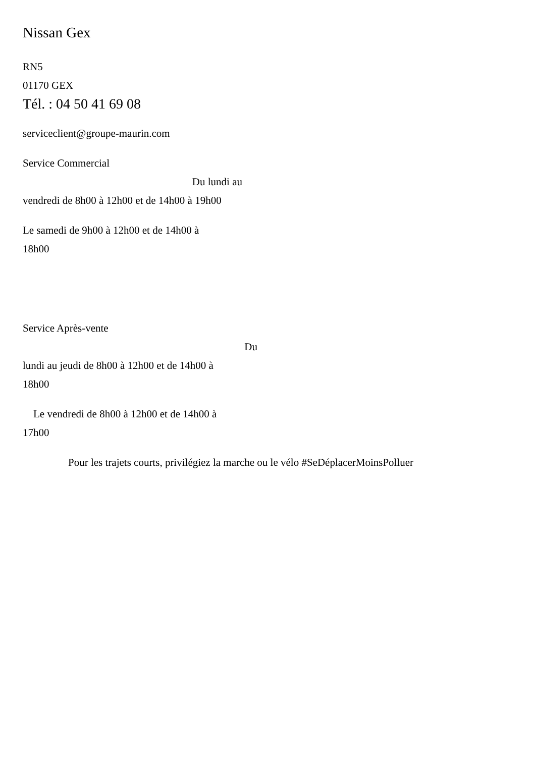Nissan Gex
RN5
01170 GEX
Tél. : 04 50 41 69 08
serviceclient@groupe-maurin.com
Service Commercial
Du lundi au
vendredi de 8h00 à 12h00 et de 14h00 à 19h00
Le samedi de 9h00 à 12h00 et de 14h00 à
18h00
Service Après-vente
Du
lundi au jeudi de 8h00 à 12h00 et de 14h00 à
18h00
Le vendredi de 8h00 à 12h00 et de 14h00 à
17h00
Pour les trajets courts, privilégiez la marche ou le vélo #SeDéplacerMoinsPolluer